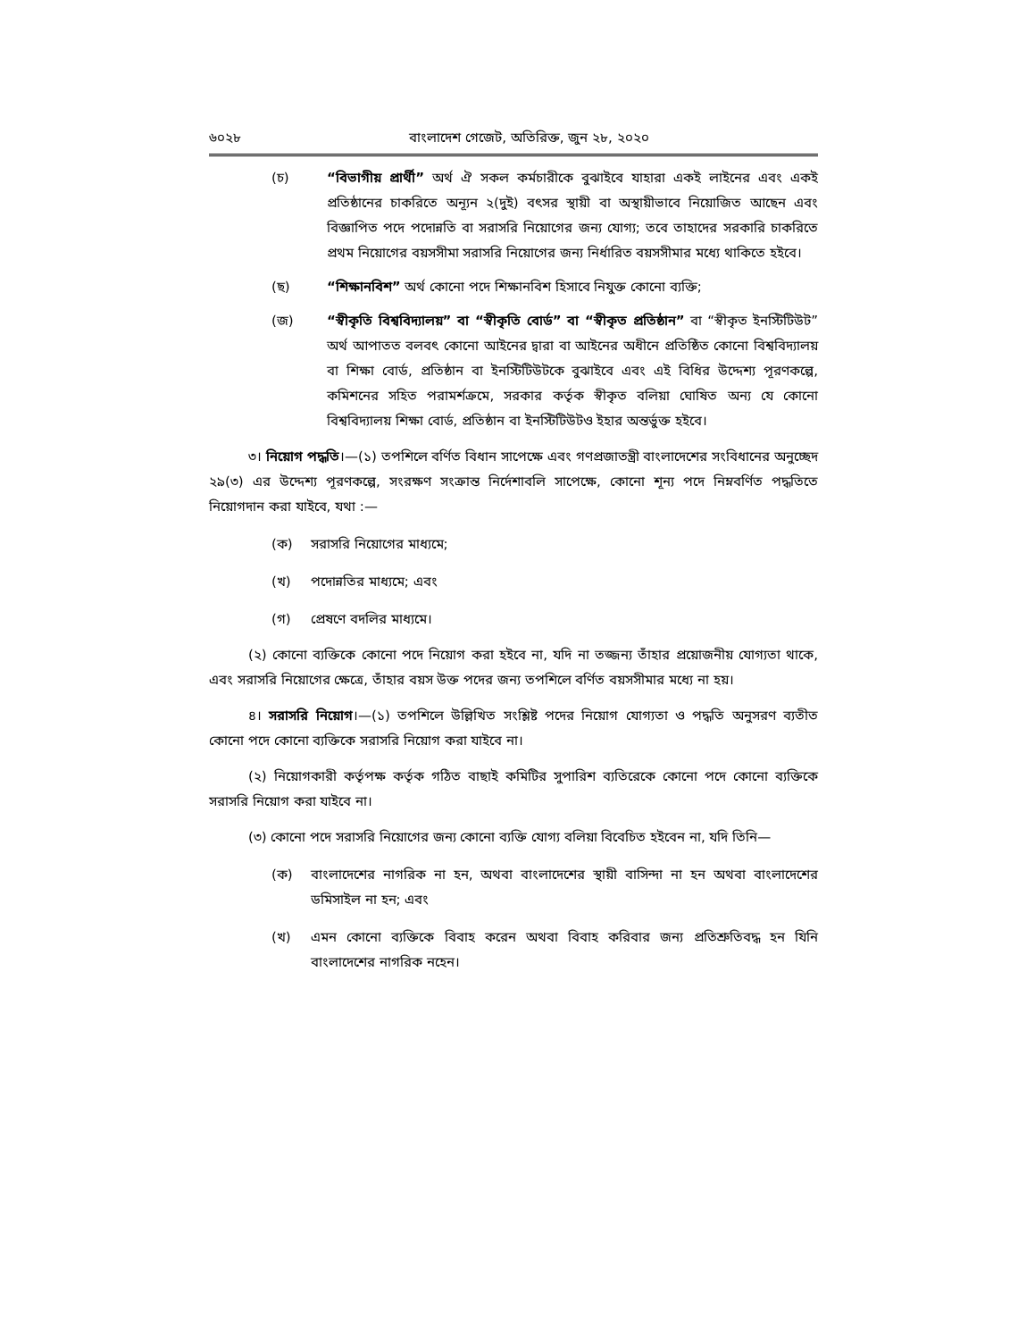৬০২৮ বাংলাদেশ গেজেট, অতিরিক্ত, জুন ২৮, ২০২০
(চ) “বিভাগীয় প্রার্থী” অর্থ ঐ সকল কর্মচারীকে বুঝাইবে যাহারা একই লাইনের এবং একই প্রতিষ্ঠানের চাকরিতে অন্যূন ২(দুই) বৎসর স্থায়ী বা অস্থায়ীভাবে নিয়োজিত আছেন এবং বিজ্ঞাপিত পদে পদোন্নতি বা সরাসরি নিয়োগের জন্য যোগ্য; তবে তাহাদের সরকারি চাকরিতে প্রথম নিয়োগের বয়সসীমা সরাসরি নিয়োগের জন্য নির্ধারিত বয়সসীমার মধ্যে থাকিতে হইবে।
(ছ) “শিক্ষানবিশ” অর্থ কোনো পদে শিক্ষানবিশ হিসাবে নিযুক্ত কোনো ব্যক্তি;
(জ) “স্বীকৃতি বিশ্ববিদ্যালয়” বা “স্বীকৃতি বোর্ড” বা “স্বীকৃত প্রতিষ্ঠান” বা “স্বীকৃত ইনস্টিটিউট” অর্থ আপাতত বলবৎ কোনো আইনের দ্বারা বা আইনের অধীনে প্রতিষ্ঠিত কোনো বিশ্ববিদ্যালয় বা শিক্ষা বোর্ড, প্রতিষ্ঠান বা ইনস্টিটিউটকে বুঝাইবে এবং এই বিধির উদ্দেশ্য পূরণকল্পে, কমিশনের সহিত পরামর্শক্রমে, সরকার কর্তৃক স্বীকৃত বলিয়া ঘোষিত অন্য যে কোনো বিশ্ববিদ্যালয় শিক্ষা বোর্ড, প্রতিষ্ঠান বা ইনস্টিটিউটও ইহার অন্তর্ভুক্ত হইবে।
৩। নিয়োগ পদ্ধতি।—(১) তপশিলে বর্ণিত বিধান সাপেক্ষে এবং গণপ্রজাতন্ত্রী বাংলাদেশের সংবিধানের অনুচ্ছেদ ২৯(৩) এর উদ্দেশ্য পূরণকল্পে, সংরক্ষণ সংক্রান্ত নির্দেশাবলি সাপেক্ষে, কোনো শূন্য পদে নিম্নবর্ণিত পদ্ধতিতে নিয়োগদান করা যাইবে, যথা :—
(ক) সরাসরি নিয়োগের মাধ্যমে;
(খ) পদোন্নতির মাধ্যমে; এবং
(গ) প্রেষণে বদলির মাধ্যমে।
(২) কোনো ব্যক্তিকে কোনো পদে নিয়োগ করা হইবে না, যদি না তজ্জন্য তাঁহার প্রয়োজনীয় যোগ্যতা থাকে, এবং সরাসরি নিয়োগের ক্ষেত্রে, তাঁহার বয়স উক্ত পদের জন্য তপশিলে বর্ণিত বয়সসীমার মধ্যে না হয়।
৪। সরাসরি নিয়োগ।—(১) তপশিলে উল্লিখিত সংশ্লিষ্ট পদের নিয়োগ যোগ্যতা ও পদ্ধতি অনুসরণ ব্যতীত কোনো পদে কোনো ব্যক্তিকে সরাসরি নিয়োগ করা যাইবে না।
(২) নিয়োগকারী কর্তৃপক্ষ কর্তৃক গঠিত বাছাই কমিটির সুপারিশ ব্যতিরেকে কোনো পদে কোনো ব্যক্তিকে সরাসরি নিয়োগ করা যাইবে না।
(৩) কোনো পদে সরাসরি নিয়োগের জন্য কোনো ব্যক্তি যোগ্য বলিয়া বিবেচিত হইবেন না, যদি তিনি—
(ক) বাংলাদেশের নাগরিক না হন, অথবা বাংলাদেশের স্থায়ী বাসিন্দা না হন অথবা বাংলাদেশের ডমিসাইল না হন; এবং
(খ) এমন কোনো ব্যক্তিকে বিবাহ করেন অথবা বিবাহ করিবার জন্য প্রতিশ্রুতিবদ্ধ হন যিনি বাংলাদেশের নাগরিক নহেন।